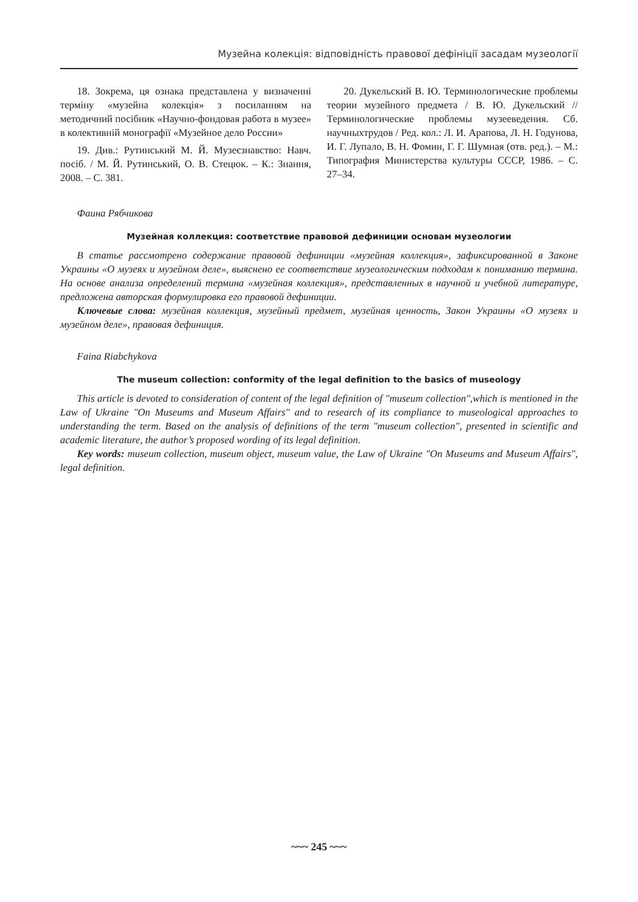Музейна колекція: відповідність правової дефініції засадам музеології
18. Зокрема, ця ознака представлена у визначенні терміну «музейна колекція» з посиланням на методичний посібник «Научно-фондовая работа в музее» в колективній монографії «Музейное дело России»
19. Див.: Рутинський М. Й. Музеєзнавство: Навч. посіб. / М. Й. Рутинський, О. В. Стецюк. – К.: Знання, 2008. – С. 381.
20. Дукельский В. Ю. Терминологические проблемы теории музейного предмета / В. Ю. Дукельский // Терминологические проблемы музееведения. Сб. научныхтрудов / Ред. кол.: Л. И. Арапова, Л. Н. Годунова, И. Г. Лупало, В. Н. Фомин, Г. Г. Шумная (отв. ред.). – М.: Типография Министерства культуры СССР, 1986. – С. 27–34.
Фаина Рябчикова
Музейная коллекция: соответствие правовой дефиниции основам музеологии
В статье рассмотрено содержание правовой дефиниции «музейная коллекция», зафиксированной в Законе Украины «О музеях и музейном деле», выяснено ее соответствие музеологическим подходам к пониманию термина. На основе анализа определений термина «музейная коллекция», представленных в научной и учебной литературе, предложена авторская формулировка его правовой дефиниции.
Ключевые слова: музейная коллекция, музейный предмет, музейная ценность, Закон Украины «О музеях и музейном деле», правовая дефиниция.
Faina Riabchykova
The museum collection: conformity of the legal definition to the basics of museology
This article is devoted to consideration of content of the legal definition of "museum collection",which is mentioned in the Law of Ukraine "On Museums and Museum Affairs" and to research of its compliance to museological approaches to understanding the term. Based on the analysis of definitions of the term "museum collection", presented in scientific and academic literature, the author’s proposed wording of its legal definition.
Key words: museum collection, museum object, museum value, the Law of Ukraine "On Museums and Museum Affairs", legal definition.
~~~ 245 ~~~